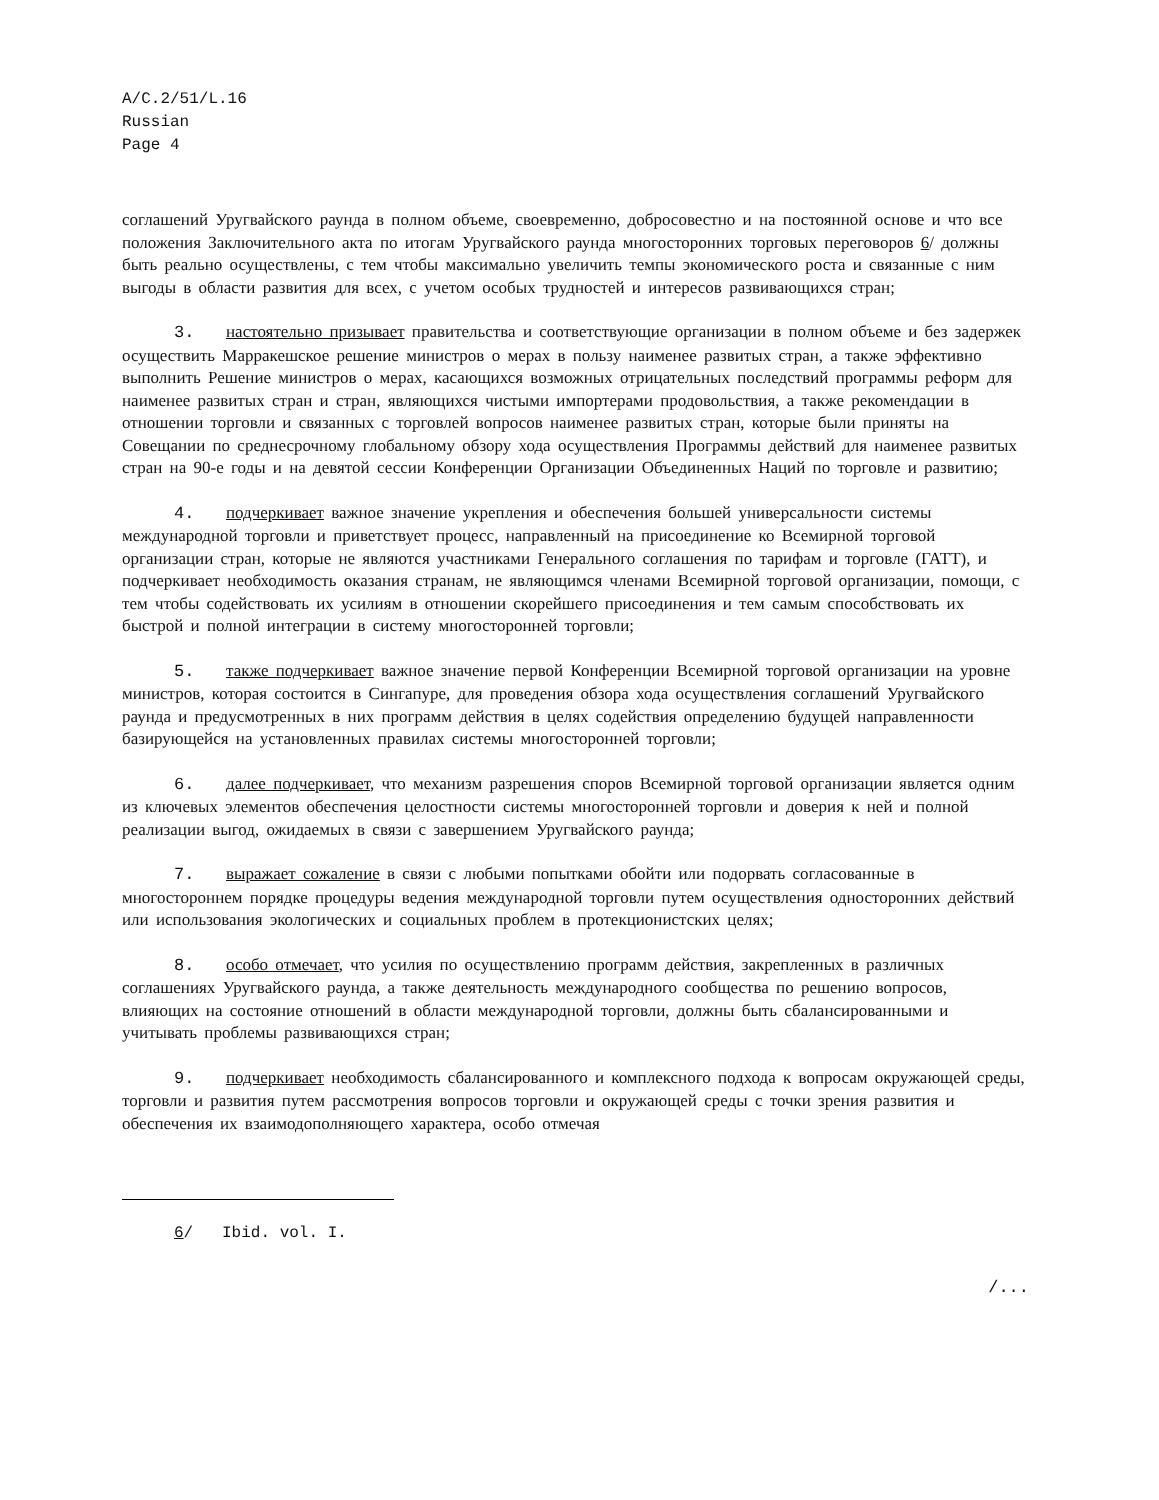A/C.2/51/L.16
Russian
Page 4
соглашений Уругвайского раунда в полном объеме, своевременно, добросовестно и на постоянной основе и что все положения Заключительного акта по итогам Уругвайского раунда многосторонних торговых переговоров 6/ должны быть реально осуществлены, с тем чтобы максимально увеличить темпы экономического роста и связанные с ним выгоды в области развития для всех, с учетом особых трудностей и интересов развивающихся стран;
3. настоятельно призывает правительства и соответствующие организации в полном объеме и без задержек осуществить Марракешское решение министров о мерах в пользу наименее развитых стран, а также эффективно выполнить Решение министров о мерах, касающихся возможных отрицательных последствий программы реформ для наименее развитых стран и стран, являющихся чистыми импортерами продовольствия, а также рекомендации в отношении торговли и связанных с торговлей вопросов наименее развитых стран, которые были приняты на Совещании по среднесрочному глобальному обзору хода осуществления Программы действий для наименее развитых стран на 90-е годы и на девятой сессии Конференции Организации Объединенных Наций по торговле и развитию;
4. подчеркивает важное значение укрепления и обеспечения большей универсальности системы международной торговли и приветствует процесс, направленный на присоединение ко Всемирной торговой организации стран, которые не являются участниками Генерального соглашения по тарифам и торговле (ГАТТ), и подчеркивает необходимость оказания странам, не являющимся членами Всемирной торговой организации, помощи, с тем чтобы содействовать их усилиям в отношении скорейшего присоединения и тем самым способствовать их быстрой и полной интеграции в систему многосторонней торговли;
5. также подчеркивает важное значение первой Конференции Всемирной торговой организации на уровне министров, которая состоится в Сингапуре, для проведения обзора хода осуществления соглашений Уругвайского раунда и предусмотренных в них программ действия в целях содействия определению будущей направленности базирующейся на установленных правилах системы многосторонней торговли;
6. далее подчеркивает, что механизм разрешения споров Всемирной торговой организации является одним из ключевых элементов обеспечения целостности системы многосторонней торговли и доверия к ней и полной реализации выгод, ожидаемых в связи с завершением Уругвайского раунда;
7. выражает сожаление в связи с любыми попытками обойти или подорвать согласованные в многостороннем порядке процедуры ведения международной торговли путем осуществления односторонних действий или использования экологических и социальных проблем в протекционистских целях;
8. особо отмечает, что усилия по осуществлению программ действия, закрепленных в различных соглашениях Уругвайского раунда, а также деятельность международного сообщества по решению вопросов, влияющих на состояние отношений в области международной торговли, должны быть сбалансированными и учитывать проблемы развивающихся стран;
9. подчеркивает необходимость сбалансированного и комплексного подхода к вопросам окружающей среды, торговли и развития путем рассмотрения вопросов торговли и окружающей среды с точки зрения развития и обеспечения их взаимодополняющего характера, особо отмечая
6/ Ibid. vol. I.
/...